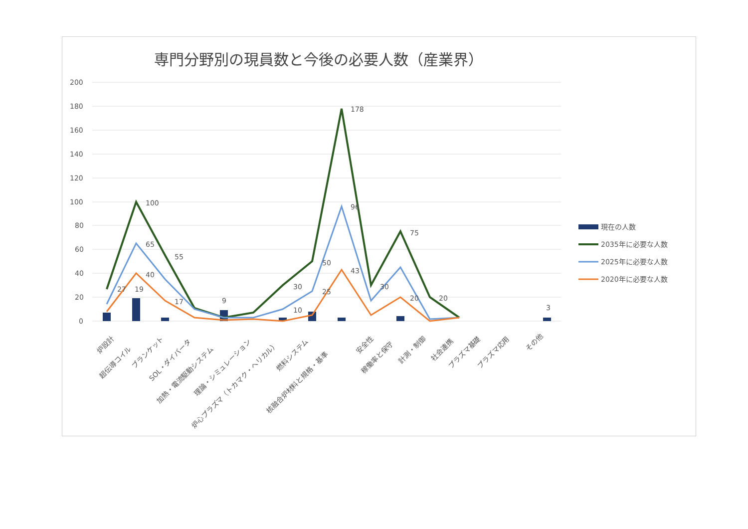専門分野別の現員数と今後の必要人数（産業界）
200
180
160
140
120
100
80
60
40
20
0
100
178
75
65
55
40
50
96
43
30
27
19
17
10
25
30
20
20
9
3
炉設計
超伝導コイル
ブランケット
SOL・ダイバータ
加熱・電流駆動システム
理論・シミュレーション
炉心プラズマ（トカマク・ヘリカル）
燃料システム
核融合炉材料と規格・基準
安全性
稼働率と保守
計測・制御
社会連携
プラズマ基礎
プラズマ応用
その他
現在の人数
2035年に必要な人数
2025年に必要な人数
2020年に必要な人数